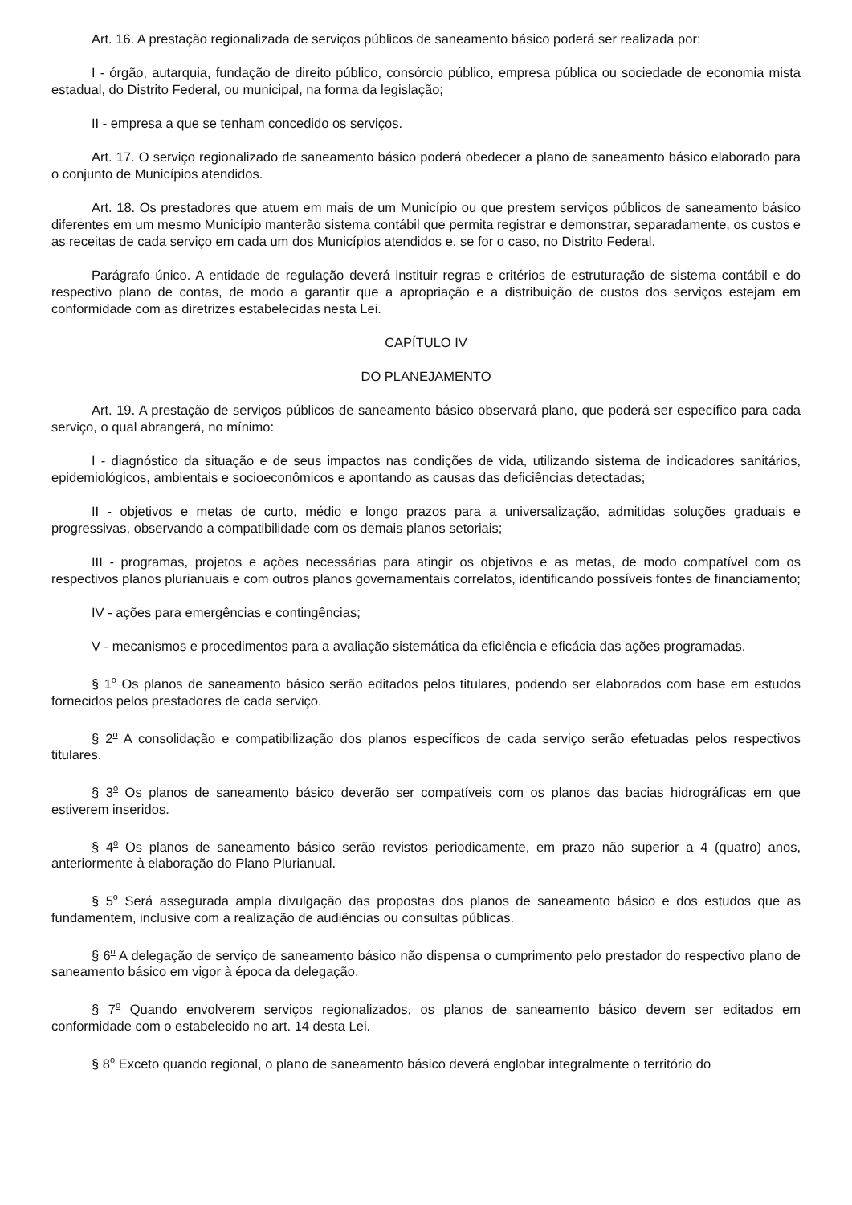Art. 16. A prestação regionalizada de serviços públicos de saneamento básico poderá ser realizada por:
I - órgão, autarquia, fundação de direito público, consórcio público, empresa pública ou sociedade de economia mista estadual, do Distrito Federal, ou municipal, na forma da legislação;
II - empresa a que se tenham concedido os serviços.
Art. 17. O serviço regionalizado de saneamento básico poderá obedecer a plano de saneamento básico elaborado para o conjunto de Municípios atendidos.
Art. 18. Os prestadores que atuem em mais de um Município ou que prestem serviços públicos de saneamento básico diferentes em um mesmo Município manterão sistema contábil que permita registrar e demonstrar, separadamente, os custos e as receitas de cada serviço em cada um dos Municípios atendidos e, se for o caso, no Distrito Federal.
Parágrafo único. A entidade de regulação deverá instituir regras e critérios de estruturação de sistema contábil e do respectivo plano de contas, de modo a garantir que a apropriação e a distribuição de custos dos serviços estejam em conformidade com as diretrizes estabelecidas nesta Lei.
CAPÍTULO IV
DO PLANEJAMENTO
Art. 19. A prestação de serviços públicos de saneamento básico observará plano, que poderá ser específico para cada serviço, o qual abrangerá, no mínimo:
I - diagnóstico da situação e de seus impactos nas condições de vida, utilizando sistema de indicadores sanitários, epidemiológicos, ambientais e socioeconômicos e apontando as causas das deficiências detectadas;
II - objetivos e metas de curto, médio e longo prazos para a universalização, admitidas soluções graduais e progressivas, observando a compatibilidade com os demais planos setoriais;
III - programas, projetos e ações necessárias para atingir os objetivos e as metas, de modo compatível com os respectivos planos plurianuais e com outros planos governamentais correlatos, identificando possíveis fontes de financiamento;
IV - ações para emergências e contingências;
V - mecanismos e procedimentos para a avaliação sistemática da eficiência e eficácia das ações programadas.
§ 1<sup>o</sup> Os planos de saneamento básico serão editados pelos titulares, podendo ser elaborados com base em estudos fornecidos pelos prestadores de cada serviço.
§ 2<sup>o</sup> A consolidação e compatibilização dos planos específicos de cada serviço serão efetuadas pelos respectivos titulares.
§ 3<sup>o</sup> Os planos de saneamento básico deverão ser compatíveis com os planos das bacias hidrográficas em que estiverem inseridos.
§ 4<sup>o</sup> Os planos de saneamento básico serão revistos periodicamente, em prazo não superior a 4 (quatro) anos, anteriormente à elaboração do Plano Plurianual.
§ 5<sup>o</sup> Será assegurada ampla divulgação das propostas dos planos de saneamento básico e dos estudos que as fundamentem, inclusive com a realização de audiências ou consultas públicas.
§ 6<sup>o</sup> A delegação de serviço de saneamento básico não dispensa o cumprimento pelo prestador do respectivo plano de saneamento básico em vigor à época da delegação.
§ 7<sup>o</sup> Quando envolverem serviços regionalizados, os planos de saneamento básico devem ser editados em conformidade com o estabelecido no art. 14 desta Lei.
§ 8<sup>o</sup> Exceto quando regional, o plano de saneamento básico deverá englobar integralmente o território do